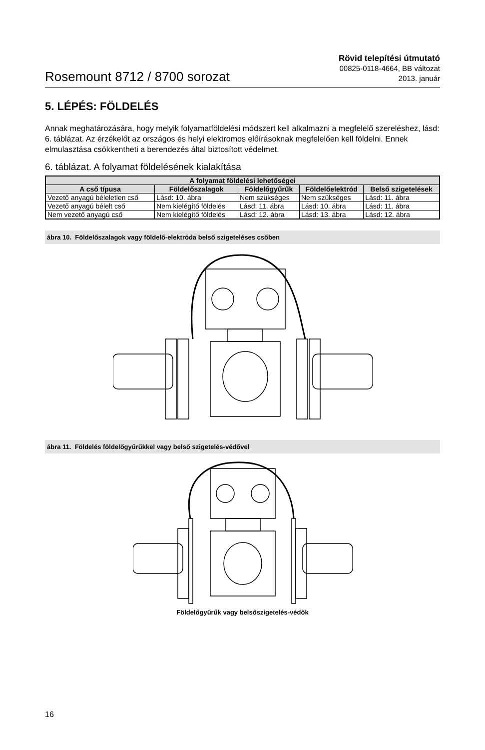Rosemount 8712 / 8700 sorozat
Rövid telepítési útmutató
00825-0118-4664, BB változat
2013. január
5. LÉPÉS: FÖLDELÉS
Annak meghatározására, hogy melyik folyamatföldelési módszert kell alkalmazni a megfelelő szereléshez, lásd: 6. táblázat. Az érzékelőt az országos és helyi elektromos előírásoknak megfelelően kell földelni. Ennek elmulasztása csökkentheti a berendezés által biztosított védelmet.
6. táblázat. A folyamat földelésének kialakítása
| A folyamat földelési lehetőségei | | | | |
| --- | --- | --- | --- | --- |
| A cső típusa | Földelőszalagok | Földelőgyűrűk | Földelőelektród | Belső szigetelések |
| Vezető anyagú béleletlen cső | Lásd: 10. ábra | Nem szükséges | Nem szükséges | Lásd: 11. ábra |
| Vezető anyagú bélelt cső | Nem kielégítő földelés | Lásd: 11. ábra | Lásd: 10. ábra | Lásd: 11. ábra |
| Nem vezető anyagú cső | Nem kielégítő földelés | Lásd: 12. ábra | Lásd: 13. ábra | Lásd: 12. ábra |
ábra 10. Földelőszalagok vagy földelő-elektróda belső szigeteléses csőben
ábra 11. Földelés földelőgyűrűkkel vagy belső szigetelés-védővel
Földelőgyűrűk vagy belsőszigetelés-védők
16